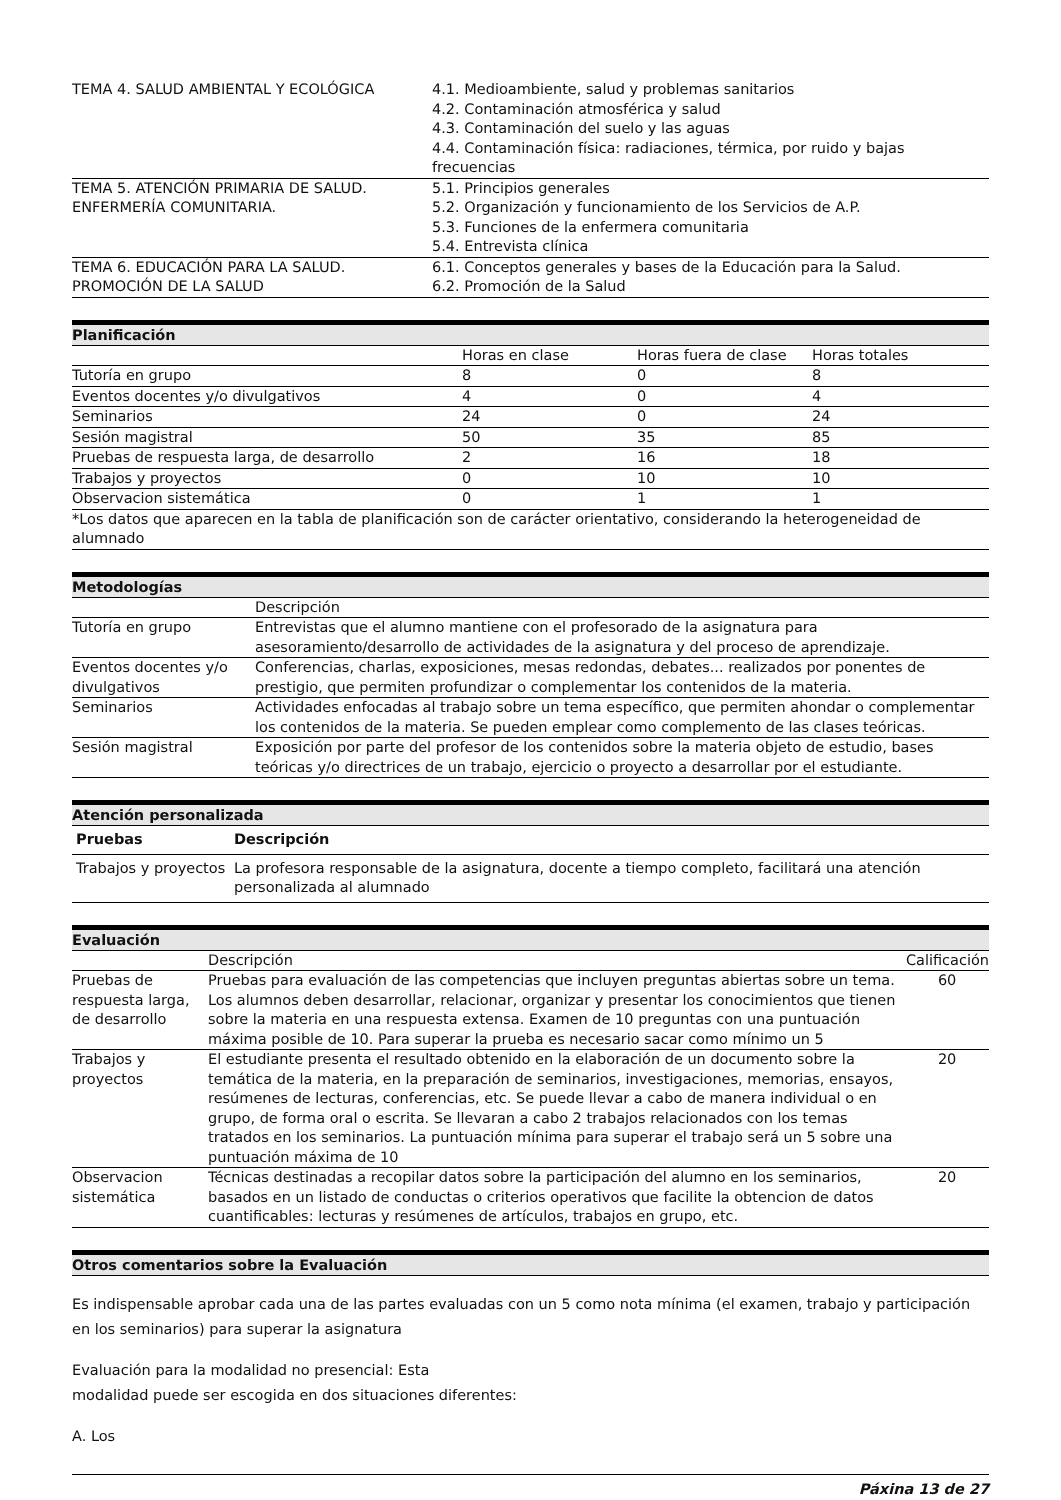| TEMA 4. SALUD AMBIENTAL Y ECOLÓGICA | 4.1. Medioambiente, salud y problemas sanitarios 4.2. Contaminación atmosférica y salud 4.3. Contaminación del suelo y las aguas 4.4. Contaminación física: radiaciones, térmica, por ruido y bajas frecuencias |
| TEMA 5. ATENCIÓN PRIMARIA DE SALUD. ENFERMERÍA COMUNITARIA. | 5.1. Principios generales 5.2. Organización y funcionamiento de los Servicios de A.P. 5.3. Funciones de la enfermera comunitaria 5.4. Entrevista clínica |
| TEMA 6. EDUCACIÓN PARA LA SALUD. PROMOCIÓN DE LA SALUD | 6.1. Conceptos generales y bases de la Educación para la Salud. 6.2. Promoción de la Salud |
Planificación
| | Horas en clase | Horas fuera de clase | Horas totales |
| Tutoría en grupo | 8 | 0 | 8 |
| Eventos docentes y/o divulgativos | 4 | 0 | 4 |
| Seminarios | 24 | 0 | 24 |
| Sesión magistral | 50 | 35 | 85 |
| Pruebas de respuesta larga, de desarrollo | 2 | 16 | 18 |
| Trabajos y proyectos | 0 | 10 | 10 |
| Observacion sistemática | 0 | 1 | 1 |
| *Los datos que aparecen en la tabla de planificación son de carácter orientativo, considerando la heterogeneidad de alumnado | | | |
Metodologías
| | Descripción |
| Tutoría en grupo | Entrevistas que el alumno mantiene con el profesorado de la asignatura para asesoramiento/desarrollo de actividades de la asignatura y del proceso de aprendizaje. |
| Eventos docentes y/o divulgativos | Conferencias, charlas, exposiciones, mesas redondas, debates... realizados por ponentes de prestigio, que permiten profundizar o complementar los contenidos de la materia. |
| Seminarios | Actividades enfocadas al trabajo sobre un tema específico, que permiten ahondar o complementar los contenidos de la materia. Se pueden emplear como complemento de las clases teóricas. |
| Sesión magistral | Exposición por parte del profesor de los contenidos sobre la materia objeto de estudio, bases teóricas y/o directrices de un trabajo, ejercicio o proyecto a desarrollar por el estudiante. |
Atención personalizada
| Pruebas | Descripción |
| --- | --- |
| Trabajos y proyectos | La profesora responsable de la asignatura, docente a tiempo completo, facilitará una atención personalizada al alumnado |
Evaluación
| | Descripción | Calificación |
| Pruebas de respuesta larga, de desarrollo | Pruebas para evaluación de las competencias que incluyen preguntas abiertas sobre un tema. Los alumnos deben desarrollar, relacionar, organizar y presentar los conocimientos que tienen sobre la materia en una respuesta extensa. Examen de 10 preguntas con una puntuación máxima posible de 10. Para superar la prueba es necesario sacar como mínimo un 5 | 60 |
| Trabajos y proyectos | El estudiante presenta el resultado obtenido en la elaboración de un documento sobre la temática de la materia, en la preparación de seminarios, investigaciones, memorias, ensayos, resúmenes de lecturas, conferencias, etc. Se puede llevar a cabo de manera individual o en grupo, de forma oral o escrita. Se llevaran a cabo 2 trabajos relacionados con los temas tratados en los seminarios. La puntuación mínima para superar el trabajo será un 5 sobre una puntuación máxima de 10 | 20 |
| Observacion sistemática | Técnicas destinadas a recopilar datos sobre la participación del alumno en los seminarios, basados en un listado de conductas o criterios operativos que facilite la obtencion de datos cuantificables: lecturas y resúmenes de artículos, trabajos en grupo, etc. | 20 |
Otros comentarios sobre la Evaluación
Es indispensable aprobar cada una de las partes evaluadas con un 5 como nota mínima (el examen, trabajo y participación en los seminarios) para superar la asignatura
Evaluación para la modalidad no presencial: Esta
modalidad puede ser escogida en dos situaciones diferentes:
A. Los
Páxina 13 de 27